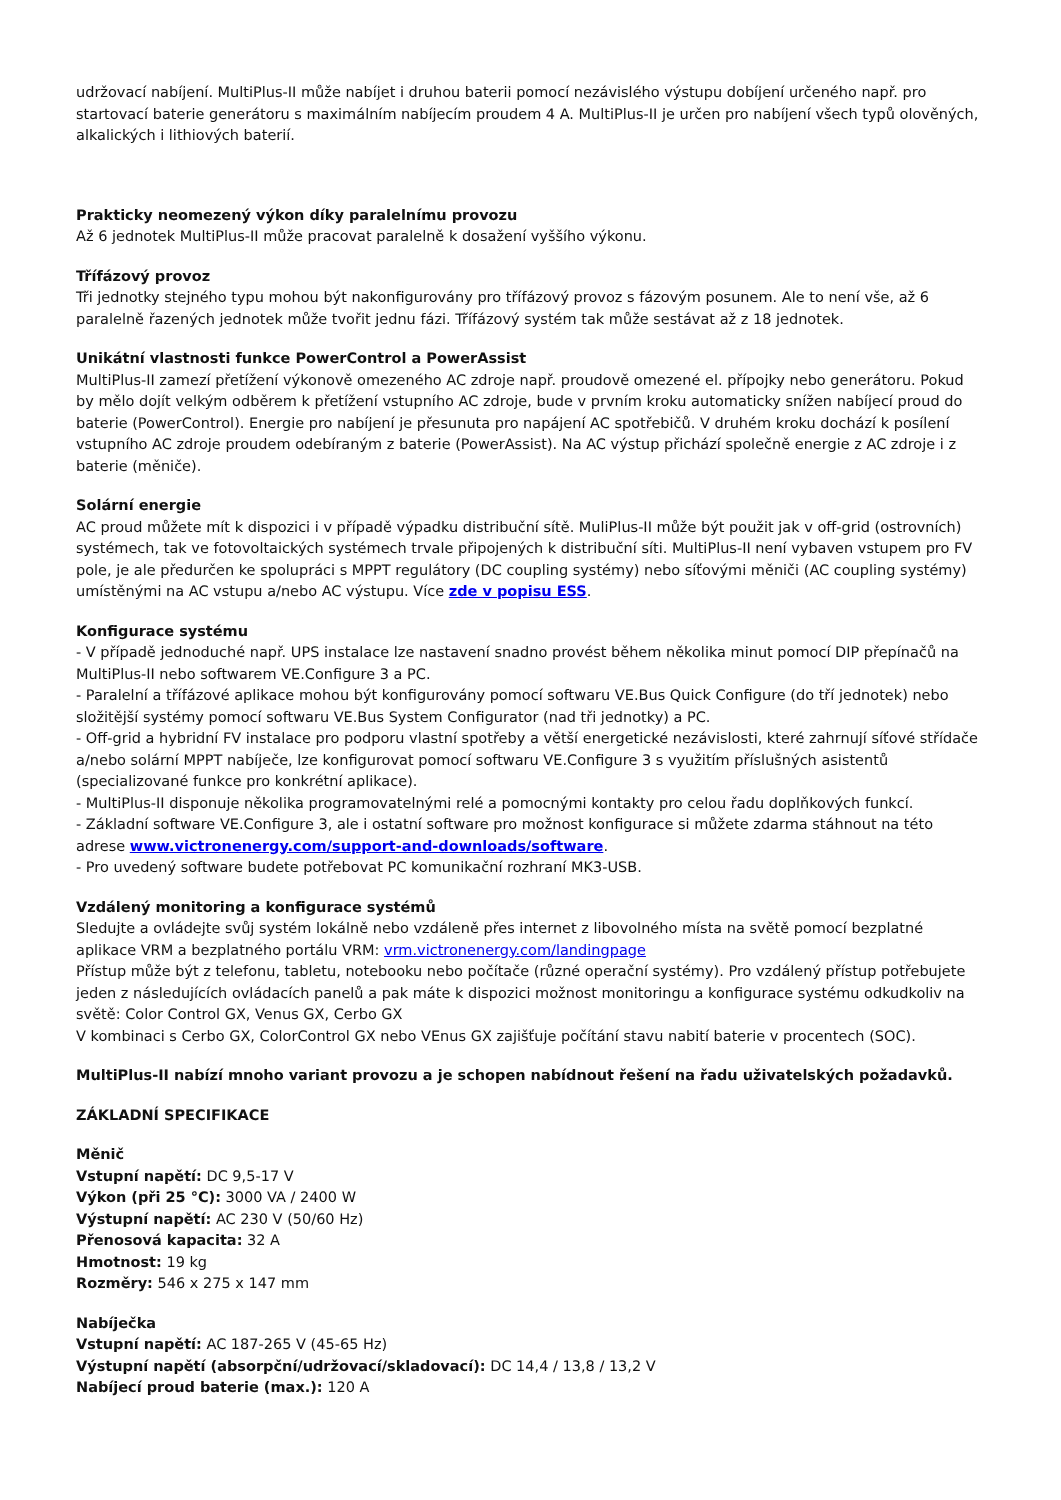udržovací nabíjení. MultiPlus-II může nabíjet i druhou baterii pomocí nezávislého výstupu dobíjení určeného např. pro startovací baterie generátoru s maximálním nabíjecím proudem 4 A. MultiPlus-II je určen pro nabíjení všech typů olověných, alkalických i lithiových baterií.
Prakticky neomezený výkon díky paralelnímu provozu
Až 6 jednotek MultiPlus-II může pracovat paralelně k dosažení vyššího výkonu.
Třífázový provoz
Tři jednotky stejného typu mohou být nakonfigurovány pro třífázový provoz s fázovým posunem. Ale to není vše, až 6 paralelně řazených jednotek může tvořit jednu fázi. Třífázový systém tak může sestávat až z 18 jednotek.
Unikátní vlastnosti funkce PowerControl a PowerAssist
MultiPlus-II zamezí přetížení výkonově omezeného AC zdroje např. proudově omezené el. přípojky nebo generátoru. Pokud by mělo dojít velkým odběrem k přetížení vstupního AC zdroje, bude v prvním kroku automaticky snížen nabíjecí proud do baterie (PowerControl). Energie pro nabíjení je přesunuta pro napájení AC spotřebičů. V druhém kroku dochází k posílení vstupního AC zdroje proudem odebíraným z baterie (PowerAssist). Na AC výstup přichází společně energie z AC zdroje i z baterie (měniče).
Solární energie
AC proud můžete mít k dispozici i v případě výpadku distribuční sítě. MuliPlus-II může být použit jak v off-grid (ostrovních) systémech, tak ve fotovoltaických systémech trvale připojených k distribuční síti. MultiPlus-II není vybaven vstupem pro FV pole, je ale předurčen ke spolupráci s MPPT regulátory (DC coupling systémy) nebo síťovými měniči (AC coupling systémy) umístěnými na AC vstupu a/nebo AC výstupu. Více zde v popisu ESS.
Konfigurace systému
- V případě jednoduché např. UPS instalace lze nastavení snadno provést během několika minut pomocí DIP přepínačů na MultiPlus-II nebo softwarem VE.Configure 3 a PC.
- Paralelní a třífázové aplikace mohou být konfigurovány pomocí softwaru VE.Bus Quick Configure (do tří jednotek) nebo složitější systémy pomocí softwaru VE.Bus System Configurator (nad tři jednotky) a PC.
- Off-grid a hybridní FV instalace pro podporu vlastní spotřeby a větší energetické nezávislosti, které zahrnují síťové střídače a/nebo solární MPPT nabíječe, lze konfigurovat pomocí softwaru VE.Configure 3 s využitím příslušných asistentů (specializované funkce pro konkrétní aplikace).
- MultiPlus-II disponuje několika programovatelnými relé a pomocnými kontakty pro celou řadu doplňkových funkcí.
- Základní software VE.Configure 3, ale i ostatní software pro možnost konfigurace si můžete zdarma stáhnout na této adrese www.victronenergy.com/support-and-downloads/software.
- Pro uvedený software budete potřebovat PC komunikační rozhraní MK3-USB.
Vzdálený monitoring a konfigurace systémů
Sledujte a ovládejte svůj systém lokálně nebo vzdáleně přes internet z libovolného místa na světě pomocí bezplatné aplikace VRM a bezplatného portálu VRM: vrm.victronenergy.com/landingpage
Přístup může být z telefonu, tabletu, notebooku nebo počítače (různé operační systémy). Pro vzdálený přístup potřebujete jeden z následujících ovládacích panelů a pak máte k dispozici možnost monitoringu a konfigurace systému odkudkoliv na světě: Color Control GX, Venus GX, Cerbo GX
V kombinaci s Cerbo GX, ColorControl GX nebo VEnus GX zajišťuje počítání stavu nabití baterie v procentech (SOC).
MultiPlus-II nabízí mnoho variant provozu a je schopen nabídnout řešení na řadu uživatelských požadavků.
ZÁKLADNÍ SPECIFIKACE
Měnič
Vstupní napětí: DC 9,5-17 V
Výkon (při 25 °C): 3000 VA / 2400 W
Výstupní napětí: AC 230 V (50/60 Hz)
Přenosová kapacita: 32 A
Hmotnost: 19 kg
Rozměry: 546 x 275 x 147 mm
Nabíječka
Vstupní napětí: AC 187-265 V (45-65 Hz)
Výstupní napětí (absorpční/udržovací/skladovací): DC 14,4 / 13,8 / 13,2 V
Nabíjecí proud baterie (max.): 120 A